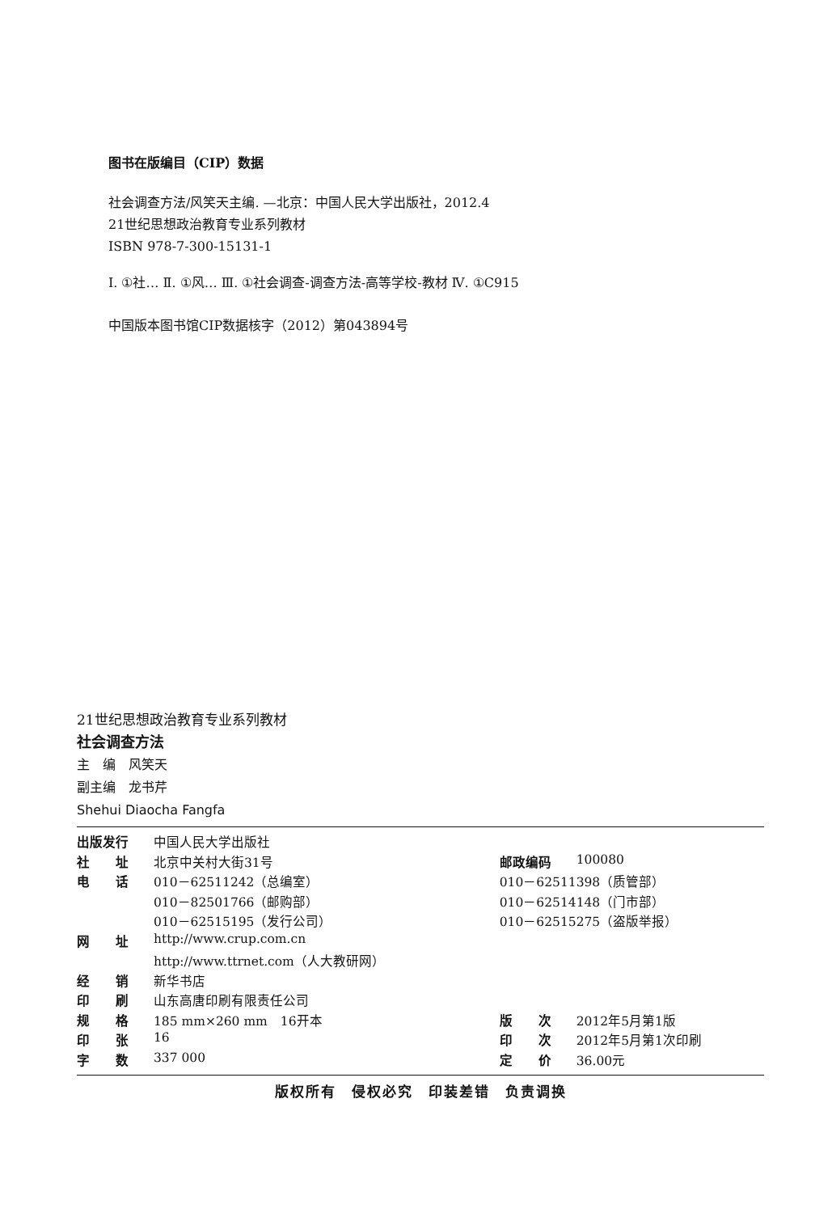图书在版编目（CIP）数据
社会调查方法/风笑天主编. —北京：中国人民大学出版社，2012.4
21世纪思想政治教育专业系列教材
ISBN 978-7-300-15131-1
Ⅰ. ①社… Ⅱ. ①风… Ⅲ. ①社会调查-调查方法-高等学校-教材 Ⅳ. ①C915
中国版本图书馆CIP数据核字（2012）第043894号
21世纪思想政治教育专业系列教材
社会调查方法
主　编　风笑天
副主编　龙书芹
Shehui Diaocha Fangfa
| 出版发行 | 中国人民大学出版社 | | |
| 社 址 | 北京中关村大街31号 | 邮政编码 | 100080 |
| 电 话 | 010－62511242（总编室） | 010－62511398（质管部） | |
| | 010－82501766（邮购部） | 010－62514148（门市部） | |
| | 010－62515195（发行公司） | 010－62515275（盗版举报） | |
| 网 址 | http://www.crup.com.cn | | |
| | http://www.ttrnet.com（人大教研网） | | |
| 经 销 | 新华书店 | | |
| 印 刷 | 山东高唐印刷有限责任公司 | | |
| 规 格 | 185 mm×260 mm 16开本 | 版 次 | 2012年5月第1版 |
| 印 张 | 16 | 印 次 | 2012年5月第1次印刷 |
| 字 数 | 337 000 | 定 价 | 36.00元 |
版权所有　侵权必究　印装差错　负责调换